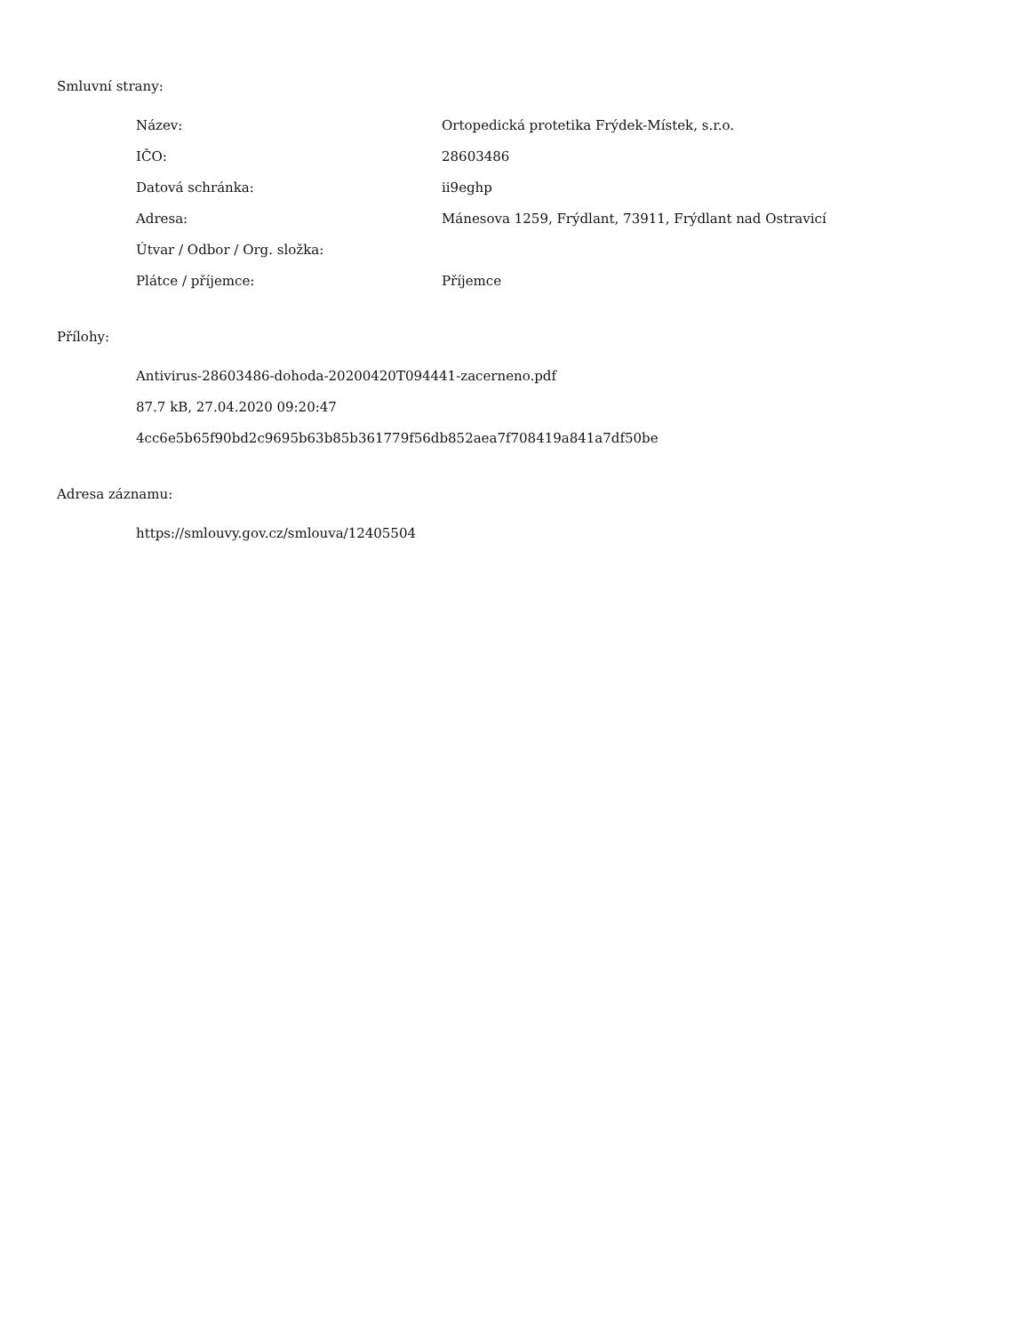Smluvní strany:
Název: Ortopedická protetika Frýdek-Místek, s.r.o.
IČO: 28603486
Datová schránka: ii9eghp
Adresa: Mánesova 1259, Frýdlant, 73911, Frýdlant nad Ostravicí
Útvar / Odbor / Org. složka:
Plátce / příjemce: Příjemce
Přílohy:
Antivirus-28603486-dohoda-20200420T094441-zacerneno.pdf
87.7 kB, 27.04.2020 09:20:47
4cc6e5b65f90bd2c9695b63b85b361779f56db852aea7f708419a841a7df50be
Adresa záznamu:
https://smlouvy.gov.cz/smlouva/12405504